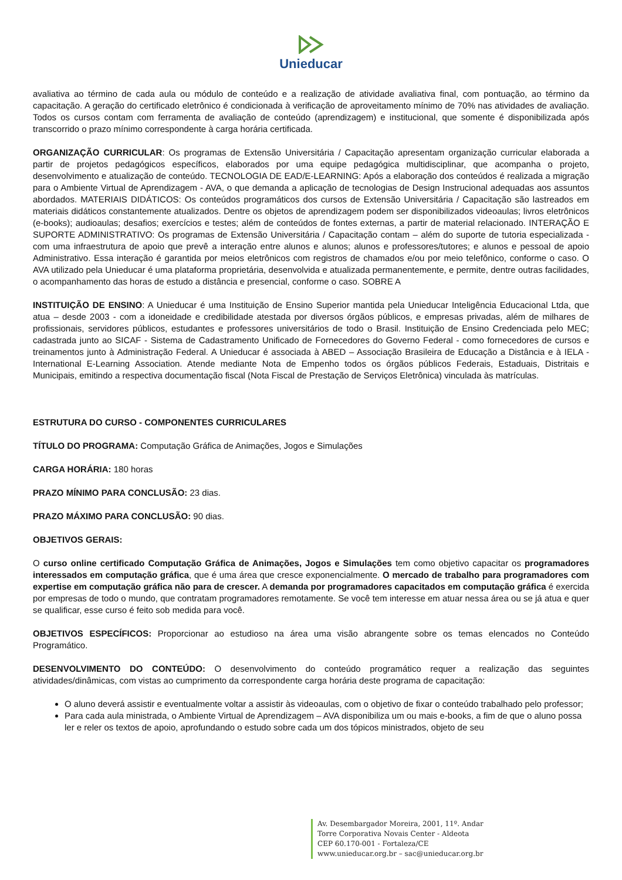Unieducar
avaliativa ao término de cada aula ou módulo de conteúdo e a realização de atividade avaliativa final, com pontuação, ao término da capacitação. A geração do certificado eletrônico é condicionada à verificação de aproveitamento mínimo de 70% nas atividades de avaliação. Todos os cursos contam com ferramenta de avaliação de conteúdo (aprendizagem) e institucional, que somente é disponibilizada após transcorrido o prazo mínimo correspondente à carga horária certificada.
ORGANIZAÇÃO CURRICULAR: Os programas de Extensão Universitária / Capacitação apresentam organização curricular elaborada a partir de projetos pedagógicos específicos, elaborados por uma equipe pedagógica multidisciplinar, que acompanha o projeto, desenvolvimento e atualização de conteúdo. TECNOLOGIA DE EAD/E-LEARNING: Após a elaboração dos conteúdos é realizada a migração para o Ambiente Virtual de Aprendizagem - AVA, o que demanda a aplicação de tecnologias de Design Instrucional adequadas aos assuntos abordados. MATERIAIS DIDÁTICOS: Os conteúdos programáticos dos cursos de Extensão Universitária / Capacitação são lastreados em materiais didáticos constantemente atualizados. Dentre os objetos de aprendizagem podem ser disponibilizados videoaulas; livros eletrônicos (e-books); audioaulas; desafios; exercícios e testes; além de conteúdos de fontes externas, a partir de material relacionado. INTERAÇÃO E SUPORTE ADMINISTRATIVO: Os programas de Extensão Universitária / Capacitação contam – além do suporte de tutoria especializada - com uma infraestrutura de apoio que prevê a interação entre alunos e alunos; alunos e professores/tutores; e alunos e pessoal de apoio Administrativo. Essa interação é garantida por meios eletrônicos com registros de chamados e/ou por meio telefônico, conforme o caso. O AVA utilizado pela Unieducar é uma plataforma proprietária, desenvolvida e atualizada permanentemente, e permite, dentre outras facilidades, o acompanhamento das horas de estudo a distância e presencial, conforme o caso. SOBRE A
INSTITUIÇÃO DE ENSINO: A Unieducar é uma Instituição de Ensino Superior mantida pela Unieducar Inteligência Educacional Ltda, que atua – desde 2003 - com a idoneidade e credibilidade atestada por diversos órgãos públicos, e empresas privadas, além de milhares de profissionais, servidores públicos, estudantes e professores universitários de todo o Brasil. Instituição de Ensino Credenciada pelo MEC; cadastrada junto ao SICAF - Sistema de Cadastramento Unificado de Fornecedores do Governo Federal - como fornecedores de cursos e treinamentos junto à Administração Federal. A Unieducar é associada à ABED – Associação Brasileira de Educação a Distância e à IELA - International E-Learning Association. Atende mediante Nota de Empenho todos os órgãos públicos Federais, Estaduais, Distritais e Municipais, emitindo a respectiva documentação fiscal (Nota Fiscal de Prestação de Serviços Eletrônica) vinculada às matrículas.
ESTRUTURA DO CURSO - COMPONENTES CURRICULARES
TÍTULO DO PROGRAMA: Computação Gráfica de Animações, Jogos e Simulações
CARGA HORÁRIA: 180 horas
PRAZO MÍNIMO PARA CONCLUSÃO: 23 dias.
PRAZO MÁXIMO PARA CONCLUSÃO: 90 dias.
OBJETIVOS GERAIS:
O curso online certificado Computação Gráfica de Animações, Jogos e Simulações tem como objetivo capacitar os programadores interessados em computação gráfica, que é uma área que cresce exponencialmente. O mercado de trabalho para programadores com expertise em computação gráfica não para de crescer. A demanda por programadores capacitados em computação gráfica é exercida por empresas de todo o mundo, que contratam programadores remotamente. Se você tem interesse em atuar nessa área ou se já atua e quer se qualificar, esse curso é feito sob medida para você.
OBJETIVOS ESPECÍFICOS: Proporcionar ao estudioso na área uma visão abrangente sobre os temas elencados no Conteúdo Programático.
DESENVOLVIMENTO DO CONTEÚDO: O desenvolvimento do conteúdo programático requer a realização das seguintes atividades/dinâmicas, com vistas ao cumprimento da correspondente carga horária deste programa de capacitação:
O aluno deverá assistir e eventualmente voltar a assistir às videoaulas, com o objetivo de fixar o conteúdo trabalhado pelo professor;
Para cada aula ministrada, o Ambiente Virtual de Aprendizagem – AVA disponibiliza um ou mais e-books, a fim de que o aluno possa ler e reler os textos de apoio, aprofundando o estudo sobre cada um dos tópicos ministrados, objeto de seu
Av. Desembargador Moreira, 2001, 11º. Andar
Torre Corporativa Novais Center - Aldeota
CEP 60.170-001 - Fortaleza/CE
www.unieducar.org.br – sac@unieducar.org.br